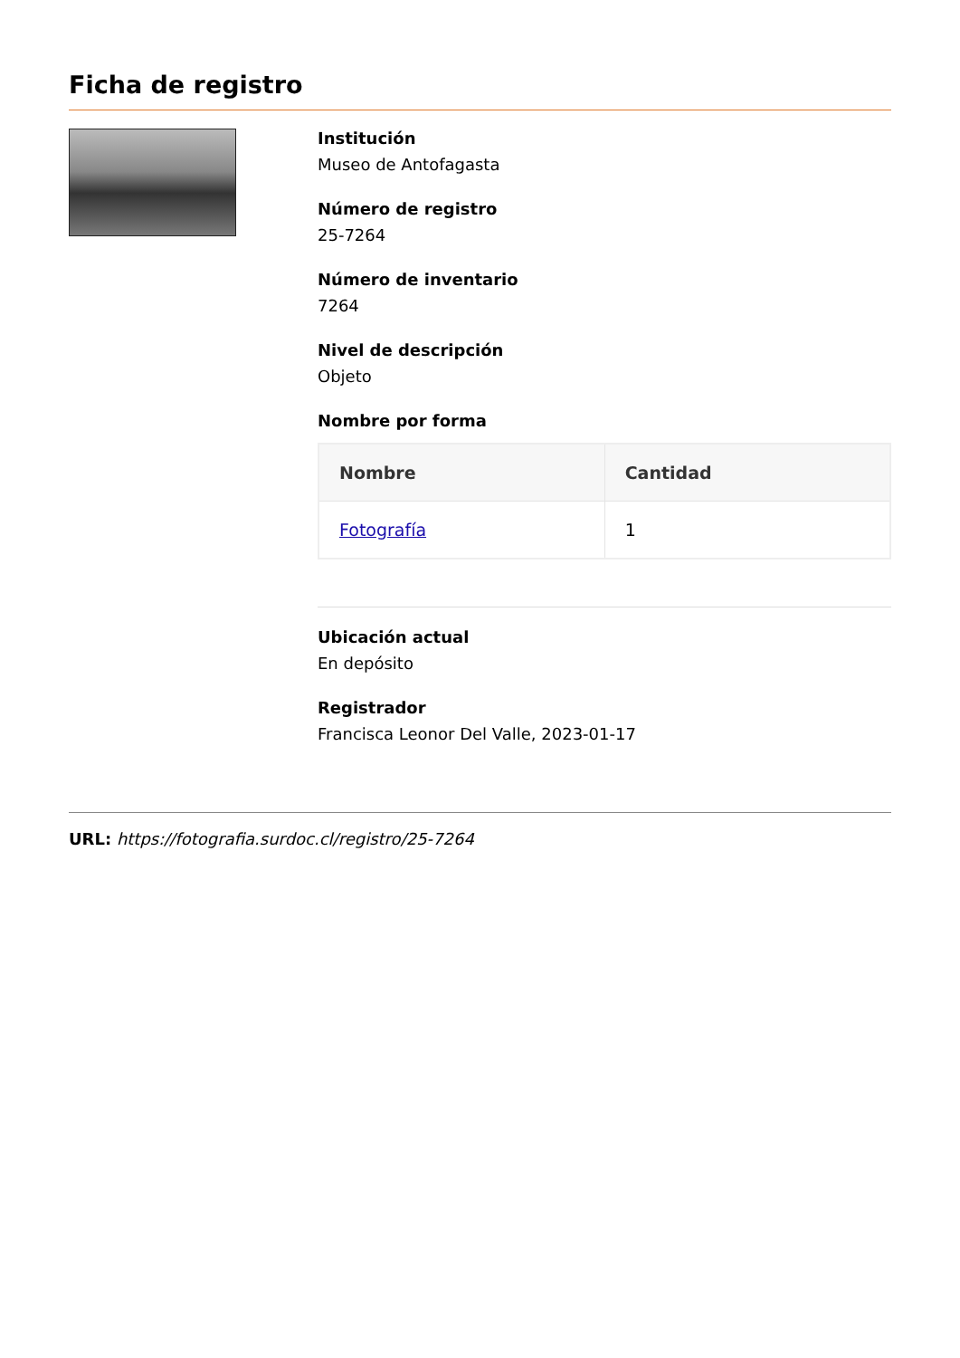Ficha de registro
Institución
Museo de Antofagasta
Número de registro
25-7264
Número de inventario
7264
Nivel de descripción
Objeto
Nombre por forma
| Nombre | Cantidad |
| --- | --- |
| Fotografía | 1 |
Ubicación actual
En depósito
Registrador
Francisca Leonor Del Valle, 2023-01-17
URL: https://fotografia.surdoc.cl/registro/25-7264